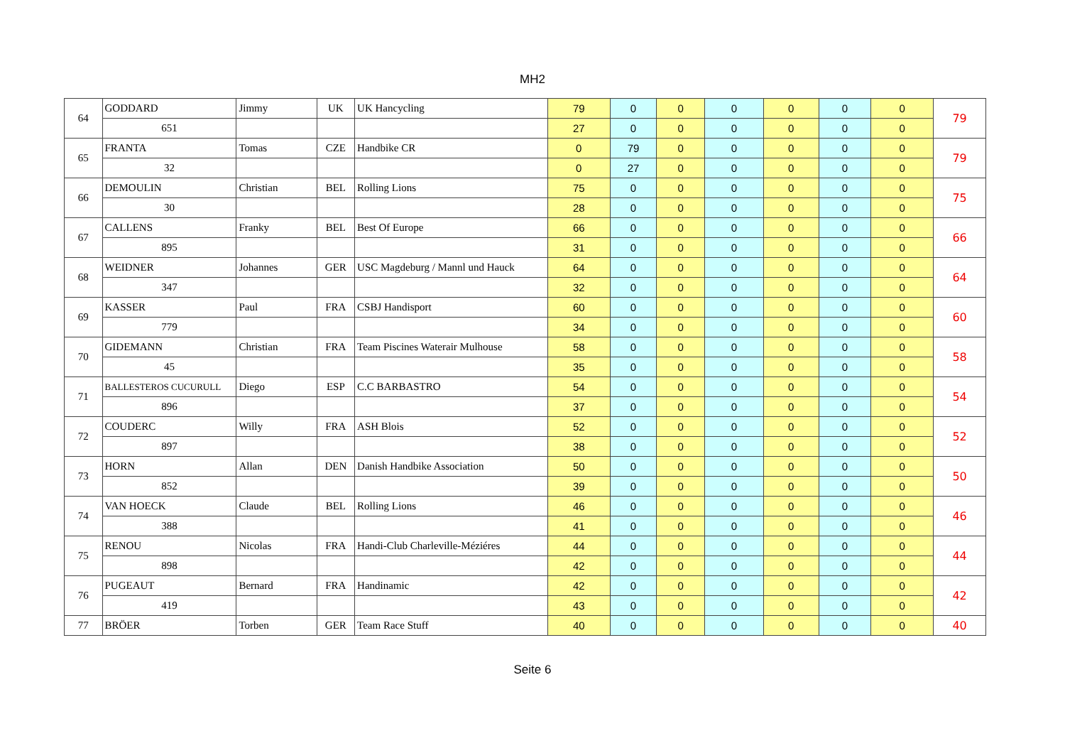MH2
| 64 | GODDARD | Jimmy | UK | UK Hancycling | 79 | 0 | 0 | 0 | 0 | 0 | 0 | 79 |
| | 651 | | | | 27 | 0 | 0 | 0 | 0 | 0 | 0 | |
| 65 | FRANTA | Tomas | CZE | Handbike CR | 0 | 79 | 0 | 0 | 0 | 0 | 0 | 79 |
| | 32 | | | | 0 | 27 | 0 | 0 | 0 | 0 | 0 | |
| 66 | DEMOULIN | Christian | BEL | Rolling Lions | 75 | 0 | 0 | 0 | 0 | 0 | 0 | 75 |
| | 30 | | | | 28 | 0 | 0 | 0 | 0 | 0 | 0 | |
| 67 | CALLENS | Franky | BEL | Best Of Europe | 66 | 0 | 0 | 0 | 0 | 0 | 0 | 66 |
| | 895 | | | | 31 | 0 | 0 | 0 | 0 | 0 | 0 | |
| 68 | WEIDNER | Johannes | GER | USC Magdeburg / Mannl und Hauck | 64 | 0 | 0 | 0 | 0 | 0 | 0 | 64 |
| | 347 | | | | 32 | 0 | 0 | 0 | 0 | 0 | 0 | |
| 69 | KASSER | Paul | FRA | CSBJ Handisport | 60 | 0 | 0 | 0 | 0 | 0 | 0 | 60 |
| | 779 | | | | 34 | 0 | 0 | 0 | 0 | 0 | 0 | |
| 70 | GIDEMANN | Christian | FRA | Team Piscines Waterair Mulhouse | 58 | 0 | 0 | 0 | 0 | 0 | 0 | 58 |
| | 45 | | | | 35 | 0 | 0 | 0 | 0 | 0 | 0 | |
| 71 | BALLESTEROS CUCURULL | Diego | ESP | C.C BARBASTRO | 54 | 0 | 0 | 0 | 0 | 0 | 0 | 54 |
| | 896 | | | | 37 | 0 | 0 | 0 | 0 | 0 | 0 | |
| 72 | COUDERC | Willy | FRA | ASH Blois | 52 | 0 | 0 | 0 | 0 | 0 | 0 | 52 |
| | 897 | | | | 38 | 0 | 0 | 0 | 0 | 0 | 0 | |
| 73 | HORN | Allan | DEN | Danish Handbike Association | 50 | 0 | 0 | 0 | 0 | 0 | 0 | 50 |
| | 852 | | | | 39 | 0 | 0 | 0 | 0 | 0 | 0 | |
| 74 | VAN HOECK | Claude | BEL | Rolling Lions | 46 | 0 | 0 | 0 | 0 | 0 | 0 | 46 |
| | 388 | | | | 41 | 0 | 0 | 0 | 0 | 0 | 0 | |
| 75 | RENOU | Nicolas | FRA | Handi-Club Charleville-Méziéres | 44 | 0 | 0 | 0 | 0 | 0 | 0 | 44 |
| | 898 | | | | 42 | 0 | 0 | 0 | 0 | 0 | 0 | |
| 76 | PUGEAUT | Bernard | FRA | Handinamic | 42 | 0 | 0 | 0 | 0 | 0 | 0 | 42 |
| | 419 | | | | 43 | 0 | 0 | 0 | 0 | 0 | 0 | |
| 77 | BRÖER | Torben | GER | Team Race Stuff | 40 | 0 | 0 | 0 | 0 | 0 | 0 | 40 |
Seite 6